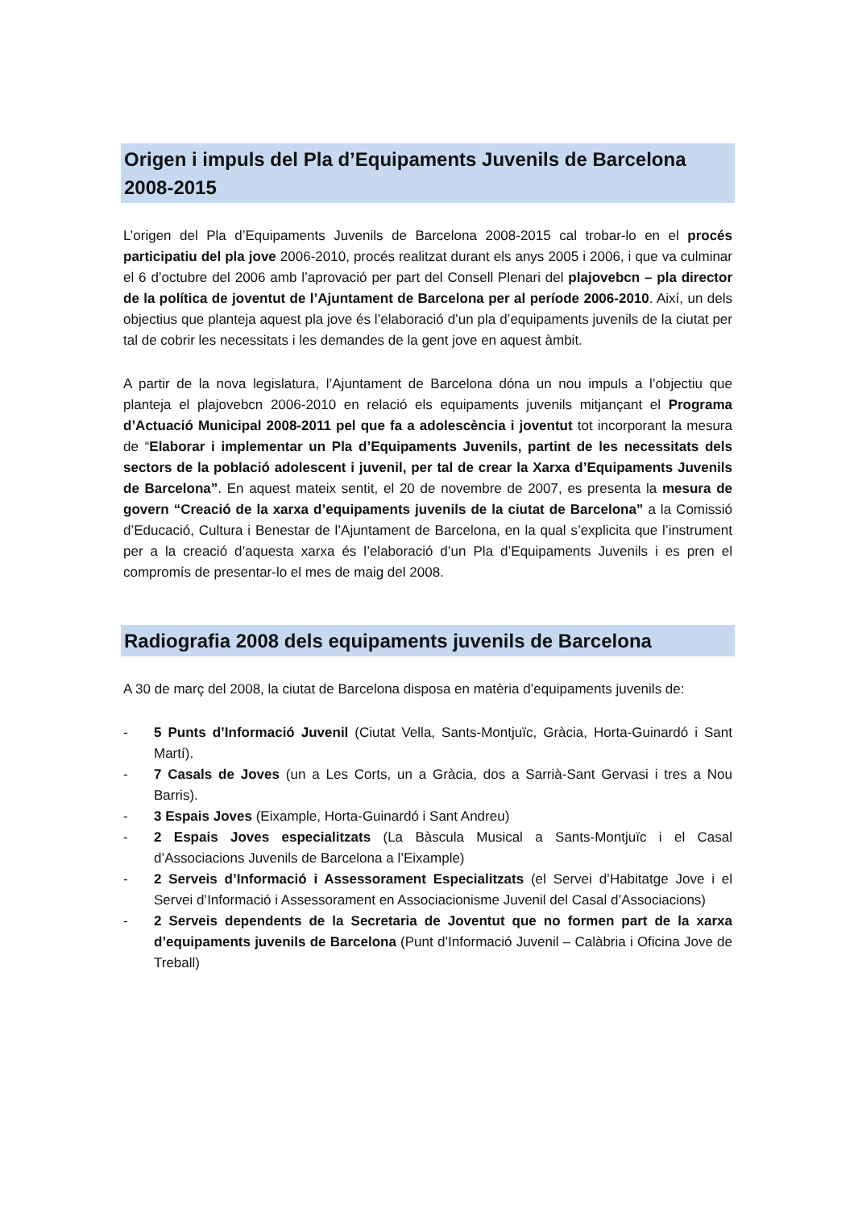Origen i impuls del Pla d’Equipaments Juvenils de Barcelona 2008-2015
L’origen del Pla d’Equipaments Juvenils de Barcelona 2008-2015 cal trobar-lo en el procés participatiu del pla jove 2006-2010, procés realitzat durant els anys 2005 i 2006, i que va culminar el 6 d’octubre del 2006 amb l’aprovació per part del Consell Plenari del plajovebcn – pla director de la política de joventut de l’Ajuntament de Barcelona per al període 2006-2010. Així, un dels objectius que planteja aquest pla jove és l’elaboració d’un pla d’equipaments juvenils de la ciutat per tal de cobrir les necessitats i les demandes de la gent jove en aquest àmbit.
A partir de la nova legislatura, l’Ajuntament de Barcelona dóna un nou impuls a l’objectiu que planteja el plajovebcn 2006-2010 en relació els equipaments juvenils mitjançant el Programa d’Actuació Municipal 2008-2011 pel que fa a adolescència i joventut tot incorporant la mesura de “Elaborar i implementar un Pla d’Equipaments Juvenils, partint de les necessitats dels sectors de la població adolescent i juvenil, per tal de crear la Xarxa d’Equipaments Juvenils de Barcelona”. En aquest mateix sentit, el 20 de novembre de 2007, es presenta la mesura de govern “Creació de la xarxa d’equipaments juvenils de la ciutat de Barcelona” a la Comissió d’Educació, Cultura i Benestar de l’Ajuntament de Barcelona, en la qual s’explicita que l’instrument per a la creació d’aquesta xarxa és l’elaboració d’un Pla d’Equipaments Juvenils i es pren el compromís de presentar-lo el mes de maig del 2008.
Radiografia 2008 dels equipaments juvenils de Barcelona
A 30 de març del 2008, la ciutat de Barcelona disposa en matèria d’equipaments juvenils de:
- 5 Punts d’Informació Juvenil (Ciutat Vella, Sants-Montjuïc, Gràcia, Horta-Guinardó i Sant Martí).
- 7 Casals de Joves (un a Les Corts, un a Gràcia, dos a Sarrià-Sant Gervasi i tres a Nou Barris).
- 3 Espais Joves (Eixample, Horta-Guinardó i Sant Andreu)
- 2 Espais Joves especialitzats (La Bàscula Musical a Sants-Montjuïc i el Casal d’Associacions Juvenils de Barcelona a l’Eixample)
- 2 Serveis d’Informació i Assessorament Especialitzats (el Servei d’Habitatge Jove i el Servei d’Informació i Assessorament en Associacionisme Juvenil del Casal d’Associacions)
- 2 Serveis dependents de la Secretaria de Joventut que no formen part de la xarxa d’equipaments juvenils de Barcelona (Punt d’Informació Juvenil – Calàbria i Oficina Jove de Treball)